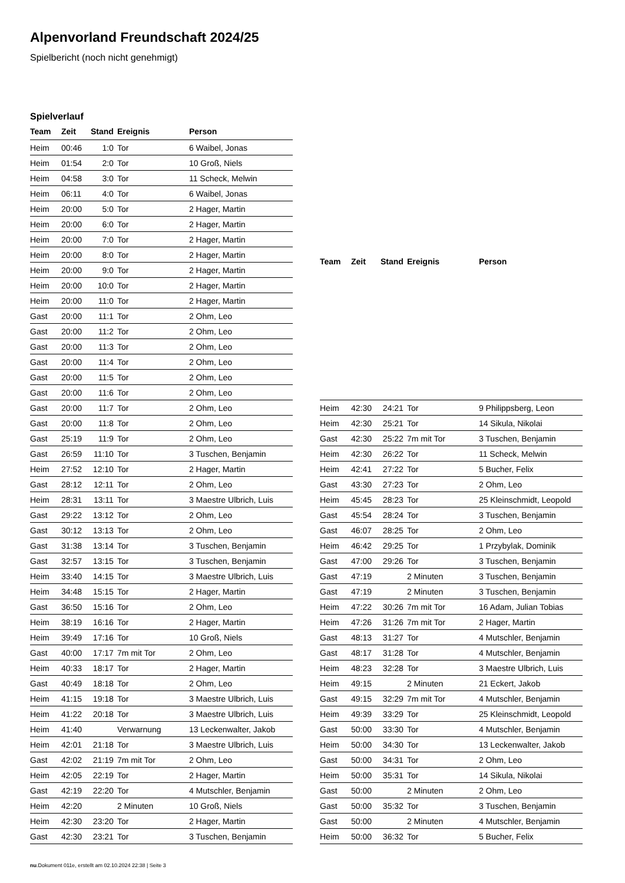Alpenvorland Freundschaft 2024/25
Spielbericht (noch nicht genehmigt)
Spielverlauf
| Team | Zeit | Stand | Ereignis | Person |
| --- | --- | --- | --- | --- |
| Heim | 00:46 | 1:0 | Tor | 6 Waibel, Jonas |
| Heim | 01:54 | 2:0 | Tor | 10 Groß, Niels |
| Heim | 04:58 | 3:0 | Tor | 11 Scheck, Melwin |
| Heim | 06:11 | 4:0 | Tor | 6 Waibel, Jonas |
| Heim | 20:00 | 5:0 | Tor | 2 Hager, Martin |
| Heim | 20:00 | 6:0 | Tor | 2 Hager, Martin |
| Heim | 20:00 | 7:0 | Tor | 2 Hager, Martin |
| Heim | 20:00 | 8:0 | Tor | 2 Hager, Martin |
| Heim | 20:00 | 9:0 | Tor | 2 Hager, Martin |
| Heim | 20:00 | 10:0 | Tor | 2 Hager, Martin |
| Heim | 20:00 | 11:0 | Tor | 2 Hager, Martin |
| Gast | 20:00 | 11:1 | Tor | 2 Ohm, Leo |
| Gast | 20:00 | 11:2 | Tor | 2 Ohm, Leo |
| Gast | 20:00 | 11:3 | Tor | 2 Ohm, Leo |
| Gast | 20:00 | 11:4 | Tor | 2 Ohm, Leo |
| Gast | 20:00 | 11:5 | Tor | 2 Ohm, Leo |
| Gast | 20:00 | 11:6 | Tor | 2 Ohm, Leo |
| Gast | 20:00 | 11:7 | Tor | 2 Ohm, Leo |
| Gast | 20:00 | 11:8 | Tor | 2 Ohm, Leo |
| Gast | 25:19 | 11:9 | Tor | 2 Ohm, Leo |
| Gast | 26:59 | 11:10 | Tor | 3 Tuschen, Benjamin |
| Heim | 27:52 | 12:10 | Tor | 2 Hager, Martin |
| Gast | 28:12 | 12:11 | Tor | 2 Ohm, Leo |
| Heim | 28:31 | 13:11 | Tor | 3 Maestre Ulbrich, Luis |
| Gast | 29:22 | 13:12 | Tor | 2 Ohm, Leo |
| Gast | 30:12 | 13:13 | Tor | 2 Ohm, Leo |
| Gast | 31:38 | 13:14 | Tor | 3 Tuschen, Benjamin |
| Gast | 32:57 | 13:15 | Tor | 3 Tuschen, Benjamin |
| Heim | 33:40 | 14:15 | Tor | 3 Maestre Ulbrich, Luis |
| Heim | 34:48 | 15:15 | Tor | 2 Hager, Martin |
| Gast | 36:50 | 15:16 | Tor | 2 Ohm, Leo |
| Heim | 38:19 | 16:16 | Tor | 2 Hager, Martin |
| Heim | 39:49 | 17:16 | Tor | 10 Groß, Niels |
| Gast | 40:00 | 17:17 | 7m mit Tor | 2 Ohm, Leo |
| Heim | 40:33 | 18:17 | Tor | 2 Hager, Martin |
| Gast | 40:49 | 18:18 | Tor | 2 Ohm, Leo |
| Heim | 41:15 | 19:18 | Tor | 3 Maestre Ulbrich, Luis |
| Heim | 41:22 | 20:18 | Tor | 3 Maestre Ulbrich, Luis |
| Heim | 41:40 | | Verwarnung | 13 Leckenwalter, Jakob |
| Heim | 42:01 | 21:18 | Tor | 3 Maestre Ulbrich, Luis |
| Gast | 42:02 | 21:19 | 7m mit Tor | 2 Ohm, Leo |
| Heim | 42:05 | 22:19 | Tor | 2 Hager, Martin |
| Gast | 42:19 | 22:20 | Tor | 4 Mutschler, Benjamin |
| Heim | 42:20 | | 2 Minuten | 10 Groß, Niels |
| Heim | 42:30 | 23:20 | Tor | 2 Hager, Martin |
| Gast | 42:30 | 23:21 | Tor | 3 Tuschen, Benjamin |
| Team | Zeit | Stand | Ereignis | Person |
| --- | --- | --- | --- | --- |
| Heim | 42:30 | 24:21 | Tor | 9 Philippsberg, Leon |
| Heim | 42:30 | 25:21 | Tor | 14 Sikula, Nikolai |
| Gast | 42:30 | 25:22 | 7m mit Tor | 3 Tuschen, Benjamin |
| Heim | 42:30 | 26:22 | Tor | 11 Scheck, Melwin |
| Heim | 42:41 | 27:22 | Tor | 5 Bucher, Felix |
| Gast | 43:30 | 27:23 | Tor | 2 Ohm, Leo |
| Heim | 45:45 | 28:23 | Tor | 25 Kleinschmidt, Leopold |
| Gast | 45:54 | 28:24 | Tor | 3 Tuschen, Benjamin |
| Gast | 46:07 | 28:25 | Tor | 2 Ohm, Leo |
| Heim | 46:42 | 29:25 | Tor | 1 Przybylak, Dominik |
| Gast | 47:00 | 29:26 | Tor | 3 Tuschen, Benjamin |
| Gast | 47:19 | | 2 Minuten | 3 Tuschen, Benjamin |
| Gast | 47:19 | | 2 Minuten | 3 Tuschen, Benjamin |
| Heim | 47:22 | 30:26 | 7m mit Tor | 16 Adam, Julian Tobias |
| Heim | 47:26 | 31:26 | 7m mit Tor | 2 Hager, Martin |
| Gast | 48:13 | 31:27 | Tor | 4 Mutschler, Benjamin |
| Gast | 48:17 | 31:28 | Tor | 4 Mutschler, Benjamin |
| Heim | 48:23 | 32:28 | Tor | 3 Maestre Ulbrich, Luis |
| Heim | 49:15 | | 2 Minuten | 21 Eckert, Jakob |
| Gast | 49:15 | 32:29 | 7m mit Tor | 4 Mutschler, Benjamin |
| Heim | 49:39 | 33:29 | Tor | 25 Kleinschmidt, Leopold |
| Gast | 50:00 | 33:30 | Tor | 4 Mutschler, Benjamin |
| Heim | 50:00 | 34:30 | Tor | 13 Leckenwalter, Jakob |
| Gast | 50:00 | 34:31 | Tor | 2 Ohm, Leo |
| Heim | 50:00 | 35:31 | Tor | 14 Sikula, Nikolai |
| Gast | 50:00 | | 2 Minuten | 2 Ohm, Leo |
| Gast | 50:00 | 35:32 | Tor | 3 Tuschen, Benjamin |
| Gast | 50:00 | | 2 Minuten | 4 Mutschler, Benjamin |
| Heim | 50:00 | 36:32 | Tor | 5 Bucher, Felix |
nu.Dokument 011e, erstellt am 02.10.2024 22:38 | Seite 3